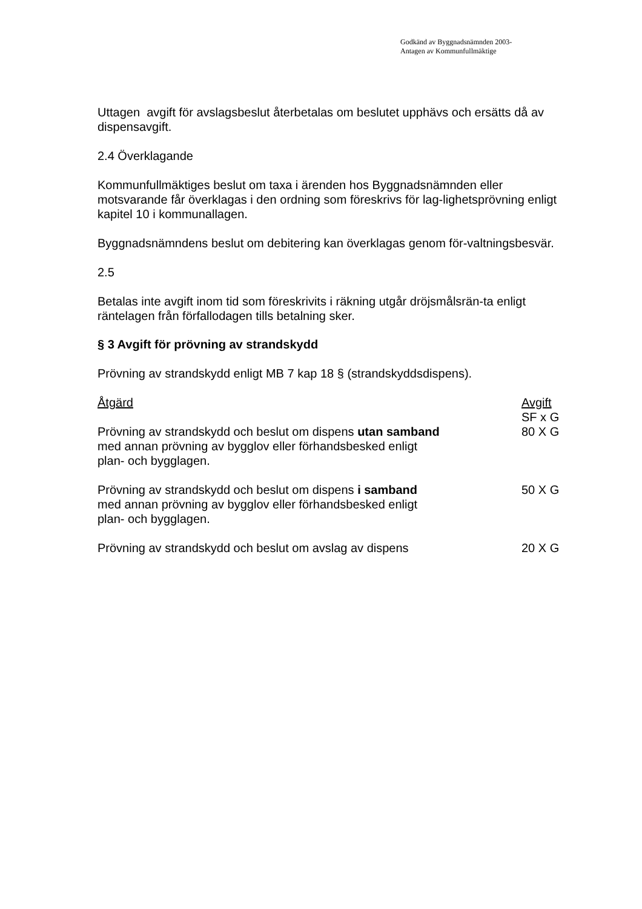Godkänd av Byggnadsnämnden 2003-
Antagen av Kommunfullmäktige
Uttagen avgift för avslagsbeslut återbetalas om beslutet upphävs och ersätts då av dispensavgift.
2.4 Överklagande
Kommunfullmäktiges beslut om taxa i ärenden hos Byggnadsnämnden eller motsvarande får överklagas i den ordning som föreskrivs för lag-lighetsprövning enligt kapitel 10 i kommunallagen.
Byggnadsnämndens beslut om debitering kan överklagas genom för-valtningsbesvär.
2.5
Betalas inte avgift inom tid som föreskrivits i räkning utgår dröjsmålsrän-ta enligt räntelagen från förfallodagen tills betalning sker.
§ 3 Avgift för prövning av strandskydd
Prövning av strandskydd enligt MB 7 kap 18 § (strandskyddsdispens).
| Åtgärd | Avgift SF x G |
| --- | --- |
| Prövning av strandskydd och beslut om dispens utan samband med annan prövning av bygglov eller förhandsbesked enligt plan- och bygglagen. | 80 X G |
| Prövning av strandskydd och beslut om dispens i samband med annan prövning av bygglov eller förhandsbesked enligt plan- och bygglagen. | 50 X G |
| Prövning av strandskydd och beslut om avslag av dispens | 20 X G |